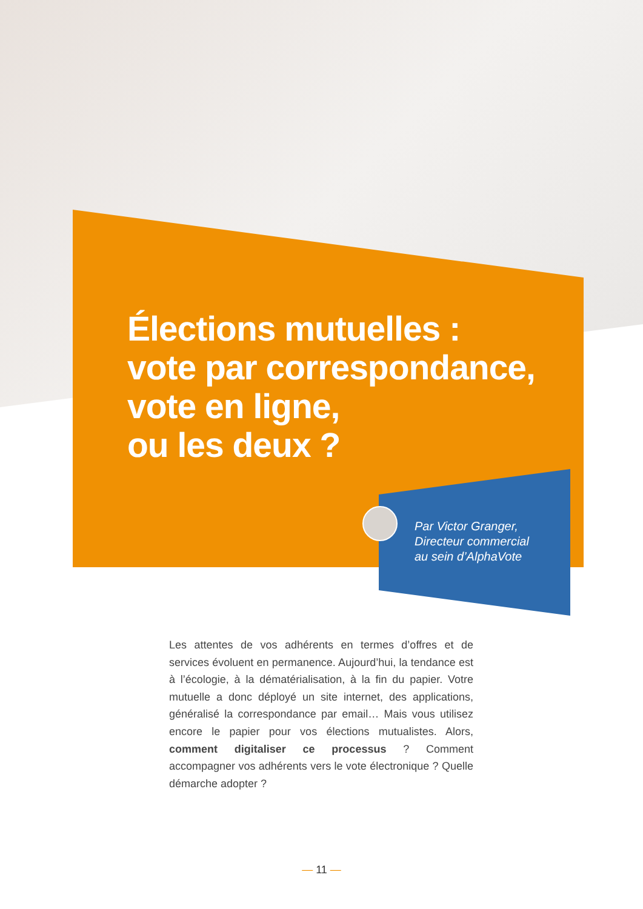Élections mutuelles :
vote par correspondance,
vote en ligne,
ou les deux ?
Par Victor Granger,
Directeur commercial
au sein d’AlphaVote
Les attentes de vos adhérents en termes d’offres et de services évoluent en permanence. Aujourd’hui, la tendance est à l’écologie, à la dématérialisation, à la fin du papier. Votre mutuelle a donc déployé un site internet, des applications, généralisé la correspondance par email… Mais vous utilisez encore le papier pour vos élections mutualistes. Alors, comment digitaliser ce processus ? Comment accompagner vos adhérents vers le vote électronique ? Quelle démarche adopter ?
— 11 —